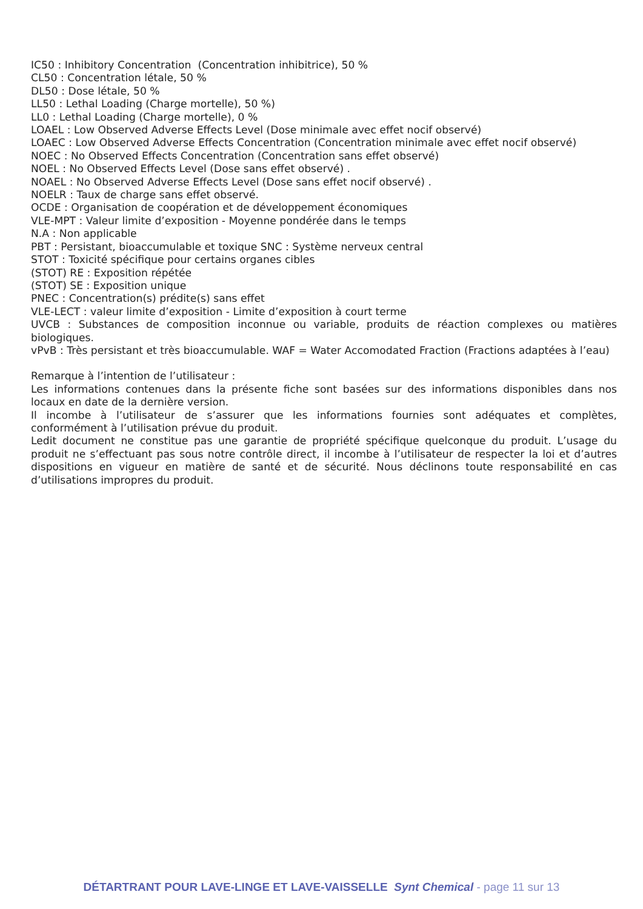IC50 : Inhibitory Concentration (Concentration inhibitrice), 50 %
CL50 : Concentration létale, 50 %
DL50 : Dose létale, 50 %
LL50 : Lethal Loading (Charge mortelle), 50 %)
LL0 : Lethal Loading (Charge mortelle), 0 %
LOAEL : Low Observed Adverse Effects Level (Dose minimale avec effet nocif observé)
LOAEC : Low Observed Adverse Effects Concentration (Concentration minimale avec effet nocif observé)
NOEC : No Observed Effects Concentration (Concentration sans effet observé)
NOEL : No Observed Effects Level (Dose sans effet observé) .
NOAEL : No Observed Adverse Effects Level (Dose sans effet nocif observé) .
NOELR : Taux de charge sans effet observé.
OCDE : Organisation de coopération et de développement économiques
VLE-MPT : Valeur limite d’exposition - Moyenne pondérée dans le temps
N.A : Non applicable
PBT : Persistant, bioaccumulable et toxique SNC : Système nerveux central
STOT : Toxicité spécifique pour certains organes cibles
(STOT) RE : Exposition répétée
(STOT) SE : Exposition unique
PNEC : Concentration(s) prédite(s) sans effet
VLE-LECT : valeur limite d’exposition - Limite d’exposition à court terme
UVCB : Substances de composition inconnue ou variable, produits de réaction complexes ou matières biologiques.
vPvB : Très persistant et très bioaccumulable. WAF = Water Accomodated Fraction (Fractions adaptées à l’eau)
Remarque à l’intention de l’utilisateur :
Les informations contenues dans la présente fiche sont basées sur des informations disponibles dans nos locaux en date de la dernière version.
Il incombe à l’utilisateur de s’assurer que les informations fournies sont adéquates et complètes, conformément à l’utilisation prévue du produit.
Ledit document ne constitue pas une garantie de propriété spécifique quelconque du produit. L’usage du produit ne s’effectuant pas sous notre contrôle direct, il incombe à l’utilisateur de respecter la loi et d’autres dispositions en vigueur en matière de santé et de sécurité. Nous déclinons toute responsabilité en cas d’utilisations impropres du produit.
DÉTARTRANT POUR LAVE-LINGE ET LAVE-VAISSELLE Synt Chemical - page 11 sur 13